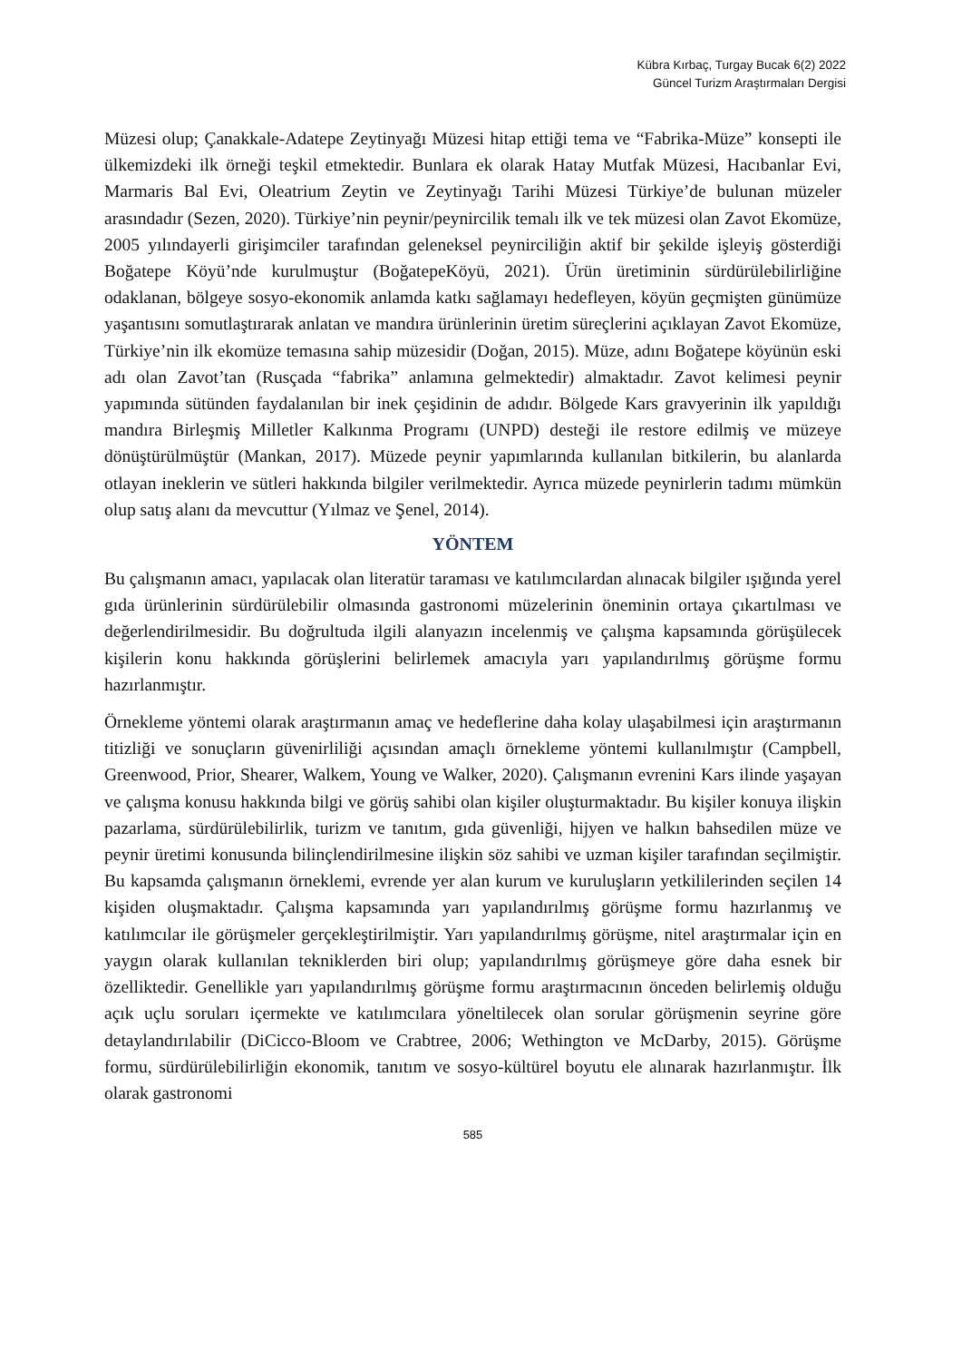Kübra Kırbaç, Turgay Bucak 6(2) 2022
Güncel Turizm Araştırmaları Dergisi
Müzesi olup; Çanakkale-Adatepe Zeytinyağı Müzesi hitap ettiği tema ve “Fabrika-Müze” konsepti ile ülkemizdeki ilk örneği teşkil etmektedir. Bunlara ek olarak Hatay Mutfak Müzesi, Hacıbanlar Evi, Marmaris Bal Evi, Oleatrium Zeytin ve Zeytinyağı Tarihi Müzesi Türkiye’de bulunan müzeler arasındadır (Sezen, 2020). Türkiye’nin peynir/peynircilik temalı ilk ve tek müzesi olan Zavot Ekomüze, 2005 yılındayerli girişimciler tarafından geleneksel peynirciliğin aktif bir şekilde işleyiş gösterdiği Boğatepe Köyü’nde kurulmuştur (BoğatepeKöyü, 2021). Ürün üretiminin sürdürülebilirliğine odaklanan, bölgeye sosyo-ekonomik anlamda katkı sağlamayı hedefleyen, köyün geçmişten günümüze yaşantısını somutlaştırarak anlatan ve mandıra ürünlerinin üretim süreçlerini açıklayan Zavot Ekomüze, Türkiye’nin ilk ekomüze temasına sahip müzesidir (Doğan, 2015). Müze, adını Boğatepe köyünün eski adı olan Zavot’tan (Rusçada “fabrika” anlamına gelmektedir) almaktadır. Zavot kelimesi peynir yapımında sütünden faydalanılan bir inek çeşidinin de adıdır. Bölgede Kars gravyerinin ilk yapıldığı mandıra Birleşmiş Milletler Kalkınma Programı (UNPD) desteği ile restore edilmiş ve müzeye dönüştürülmüştür (Mankan, 2017). Müzede peynir yapımlarında kullanılan bitkilerin, bu alanlarda otlayan ineklerin ve sütleri hakkında bilgiler verilmektedir. Ayrıca müzede peynirlerin tadımı mümkün olup satış alanı da mevcuttur (Yılmaz ve Şenel, 2014).
YÖNTEM
Bu çalışmanın amacı, yapılacak olan literatür taraması ve katılımcılardan alınacak bilgiler ışığında yerel gıda ürünlerinin sürdürülebilir olmasında gastronomi müzelerinin öneminin ortaya çıkartılması ve değerlendirilmesidir. Bu doğrultuda ilgili alanyazın incelenmiş ve çalışma kapsamında görüşülecek kişilerin konu hakkında görüşlerini belirlemek amacıyla yarı yapılandırılmış görüşme formu hazırlanmıştır.
Örnekleme yöntemi olarak araştırmanın amaç ve hedeflerine daha kolay ulaşabilmesi için araştırmanın titizliği ve sonuçların güvenirliliği açısından amaçlı örnekleme yöntemi kullanılmıştır (Campbell, Greenwood, Prior, Shearer, Walkem, Young ve Walker, 2020). Çalışmanın evrenini Kars ilinde yaşayan ve çalışma konusu hakkında bilgi ve görüş sahibi olan kişiler oluşturmaktadır. Bu kişiler konuya ilişkin pazarlama, sürdürülebilirlik, turizm ve tanıtım, gıda güvenliği, hijyen ve halkın bahsedilen müze ve peynir üretimi konusunda bilinçlendirilmesine ilişkin söz sahibi ve uzman kişiler tarafından seçilmiştir. Bu kapsamda çalışmanın örneklemi, evrende yer alan kurum ve kuruluşların yetkililerinden seçilen 14 kişiden oluşmaktadır. Çalışma kapsamında yarı yapılandırılmış görüşme formu hazırlanmış ve katılımcılar ile görüşmeler gerçekleştirilmiştir. Yarı yapılandırılmış görüşme, nitel araştırmalar için en yaygın olarak kullanılan tekniklerden biri olup; yapılandırılmış görüşmeye göre daha esnek bir özelliktedir. Genellikle yarı yapılandırılmış görüşme formu araştırmacının önceden belirlemiş olduğu açık uçlu soruları içermekte ve katılımcılara yöneltilecek olan sorular görüşmenin seyrine göre detaylandırılabilir (DiCicco-Bloom ve Crabtree, 2006; Wethington ve McDarby, 2015). Görüşme formu, sürdürülebilirliğin ekonomik, tanıtım ve sosyo-kültürel boyutu ele alınarak hazırlanmıştır. İlk olarak gastronomi
585